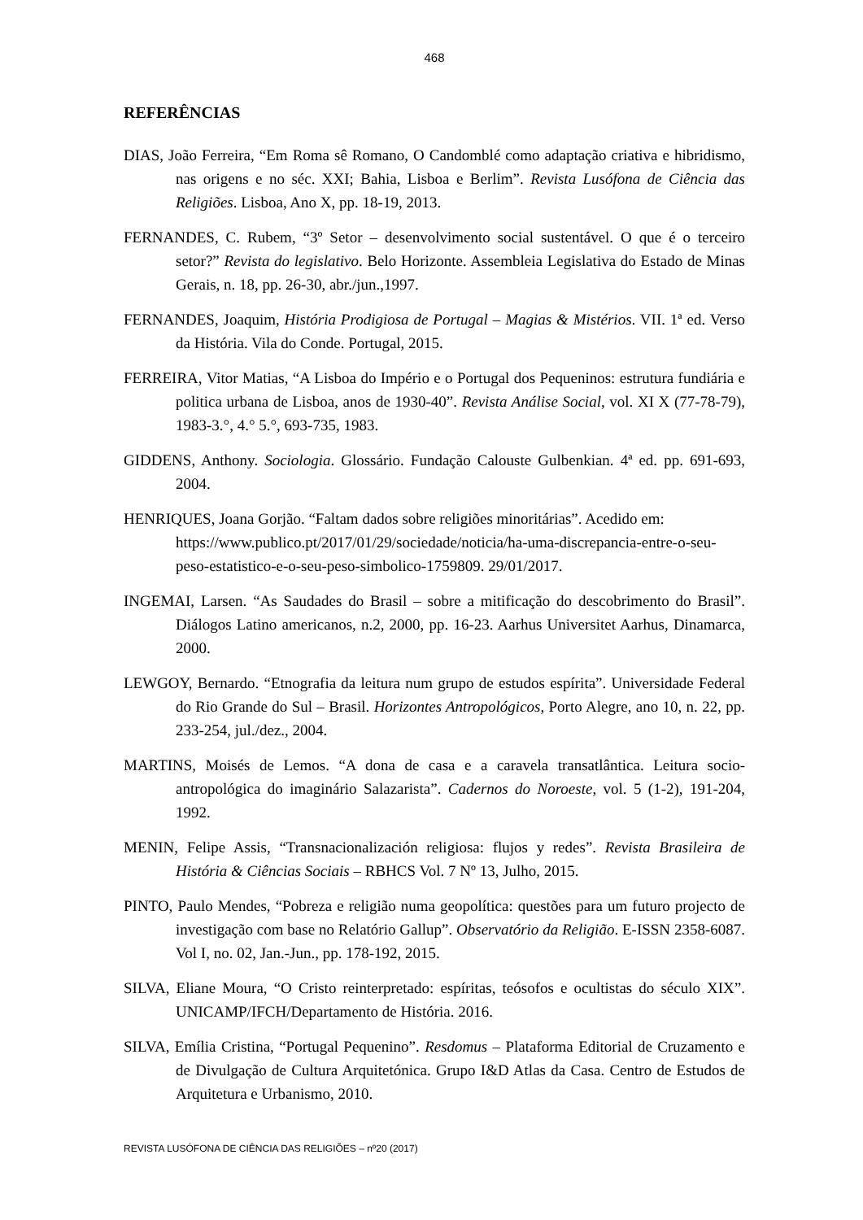468
REFERÊNCIAS
DIAS, João Ferreira, “Em Roma sê Romano, O Candomblé como adaptação criativa e hibridismo, nas origens e no séc. XXI; Bahia, Lisboa e Berlim”. Revista Lusófona de Ciência das Religiões. Lisboa, Ano X, pp. 18-19, 2013.
FERNANDES, C. Rubem, “3º Setor – desenvolvimento social sustentável. O que é o terceiro setor?” Revista do legislativo. Belo Horizonte. Assembleia Legislativa do Estado de Minas Gerais, n. 18, pp. 26-30, abr./jun.,1997.
FERNANDES, Joaquim, História Prodigiosa de Portugal – Magias & Mistérios. VII. 1ª ed. Verso da História. Vila do Conde. Portugal, 2015.
FERREIRA, Vitor Matias, “A Lisboa do Império e o Portugal dos Pequeninos: estrutura fundiária e politica urbana de Lisboa, anos de 1930-40”. Revista Análise Social, vol. XI X (77-78-79), 1983-3.°, 4.° 5.°, 693-735, 1983.
GIDDENS, Anthony. Sociologia. Glossário. Fundação Calouste Gulbenkian. 4ª ed. pp. 691-693, 2004.
HENRIQUES, Joana Gorjão. “Faltam dados sobre religiões minoritárias”. Acedido em: https://www.publico.pt/2017/01/29/sociedade/noticia/ha-uma-discrepancia-entre-o-seu-peso-estatistico-e-o-seu-peso-simbolico-1759809. 29/01/2017.
INGEMAI, Larsen. “As Saudades do Brasil – sobre a mitificação do descobrimento do Brasil”. Diálogos Latino americanos, n.2, 2000, pp. 16-23. Aarhus Universitet Aarhus, Dinamarca, 2000.
LEWGOY, Bernardo. “Etnografia da leitura num grupo de estudos espírita”. Universidade Federal do Rio Grande do Sul – Brasil. Horizontes Antropológicos, Porto Alegre, ano 10, n. 22, pp. 233-254, jul./dez., 2004.
MARTINS, Moisés de Lemos. “A dona de casa e a caravela transatlântica. Leitura socio-antropológica do imaginário Salazarista”. Cadernos do Noroeste, vol. 5 (1-2), 191-204, 1992.
MENIN, Felipe Assis, “Transnacionalización religiosa: flujos y redes”. Revista Brasileira de História & Ciências Sociais – RBHCS Vol. 7 Nº 13, Julho, 2015.
PINTO, Paulo Mendes, “Pobreza e religião numa geopolítica: questões para um futuro projecto de investigação com base no Relatório Gallup”. Observatório da Religião. E-ISSN 2358-6087. Vol I, no. 02, Jan.-Jun., pp. 178-192, 2015.
SILVA, Eliane Moura, “O Cristo reinterpretado: espíritas, teósofos e ocultistas do século XIX”. UNICAMP/IFCH/Departamento de História. 2016.
SILVA, Emília Cristina, “Portugal Pequenino”. Resdomus – Plataforma Editorial de Cruzamento e de Divulgação de Cultura Arquitetónica. Grupo I&D Atlas da Casa. Centro de Estudos de Arquitetura e Urbanismo, 2010.
REVISTA LUSÓFONA DE CIÊNCIA DAS RELIGIÕES – nº20 (2017)